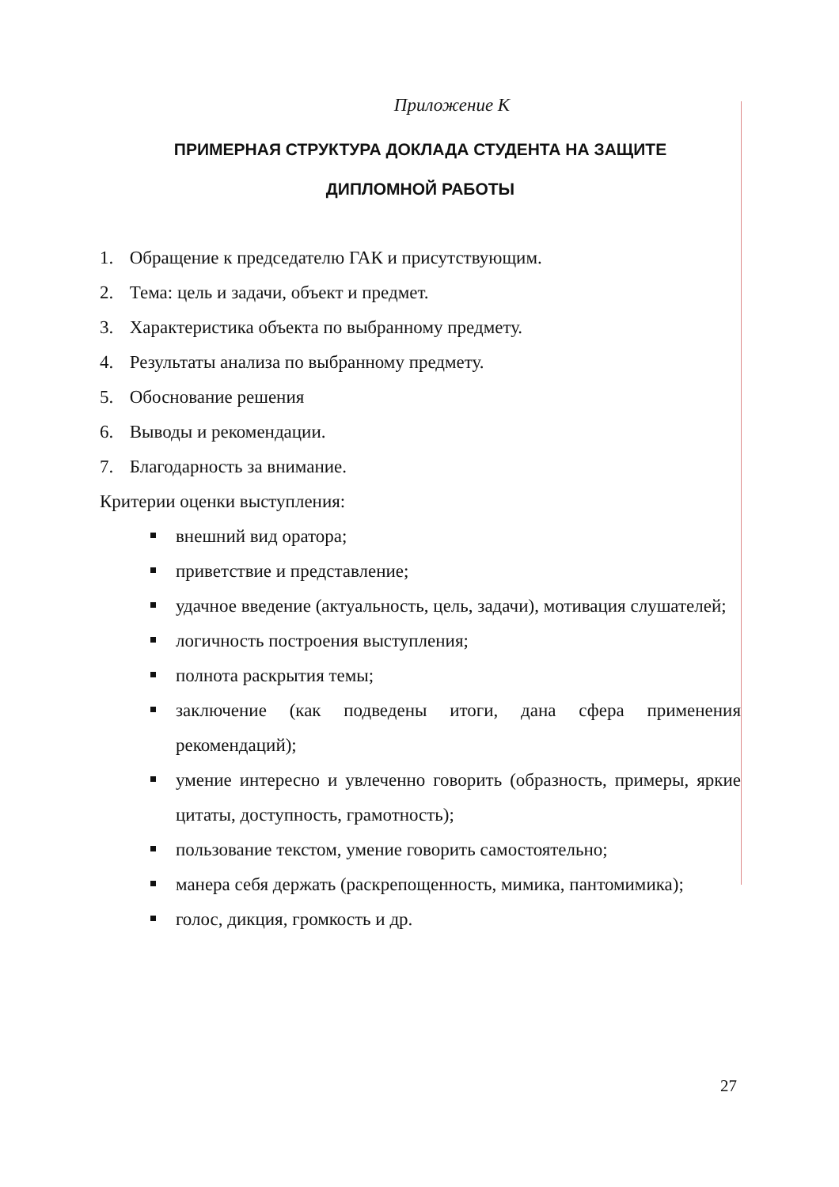Приложение К
ПРИМЕРНАЯ СТРУКТУРА ДОКЛАДА СТУДЕНТА НА ЗАЩИТЕ
ДИПЛОМНОЙ РАБОТЫ
1. Обращение к председателю ГАК и присутствующим.
2. Тема: цель и задачи, объект и предмет.
3. Характеристика объекта по выбранному предмету.
4. Результаты анализа по выбранному предмету.
5. Обоснование решения
6. Выводы и рекомендации.
7. Благодарность за внимание.
Критерии оценки выступления:
внешний вид оратора;
приветствие и представление;
удачное введение (актуальность, цель, задачи), мотивация слушателей;
логичность построения выступления;
полнота раскрытия темы;
заключение (как подведены итоги, дана сфера применения рекомендаций);
умение интересно и увлеченно говорить (образность, примеры, яркие цитаты, доступность, грамотность);
пользование текстом, умение говорить самостоятельно;
манера себя держать (раскрепощенность, мимика, пантомимика);
голос, дикция, громкость и др.
27